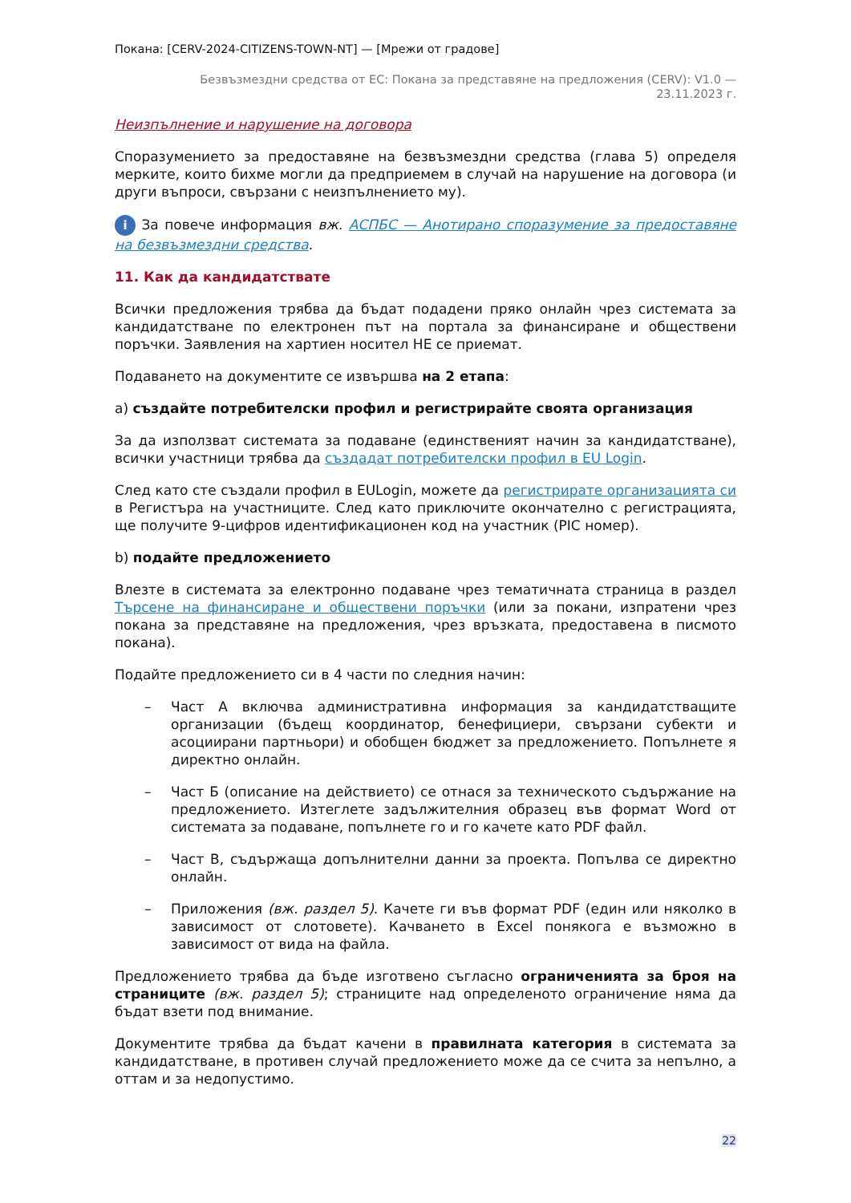Покана: [CERV-2024-CITIZENS-TOWN-NT] — [Мрежи от градове]
Безвъзмездни средства от ЕС: Покана за представяне на предложения (CERV): V1.0 —
23.11.2023 г.
Неизпълнение и нарушение на договора
Споразумението за предоставяне на безвъзмездни средства (глава 5) определя мерките, които бихме могли да предприемем в случай на нарушение на договора (и други въпроси, свързани с неизпълнението му).
i За повече информация вж. АСПБС — Анотирано споразумение за предоставяне на безвъзмездни средства.
11. Как да кандидатствате
Всички предложения трябва да бъдат подадени пряко онлайн чрез системата за кандидатстване по електронен път на портала за финансиране и обществени поръчки. Заявления на хартиен носител НЕ се приемат.
Подаването на документите се извършва на 2 етапа:
а) създайте потребителски профил и регистрирайте своята организация
За да използват системата за подаване (единственият начин за кандидатстване), всички участници трябва да създадат потребителски профил в EU Login.
След като сте създали профил в EULogin, можете да регистрирате организацията си в Регистъра на участниците. След като приключите окончателно с регистрацията, ще получите 9-цифров идентификационен код на участник (PIC номер).
b) подайте предложението
Влезте в системата за електронно подаване чрез тематичната страница в раздел Търсене на финансиране и обществени поръчки (или за покани, изпратени чрез покана за представяне на предложения, чрез връзката, предоставена в писмото покана).
Подайте предложението си в 4 части по следния начин:
– Част А включва административна информация за кандидатстващите организации (бъдещ координатор, бенефициери, свързани субекти и асоциирани партньори) и обобщен бюджет за предложението. Попълнете я директно онлайн.
– Част Б (описание на действието) се отнася за техническото съдържание на предложението. Изтеглете задължителния образец във формат Word от системата за подаване, попълнете го и го качете като PDF файл.
– Част В, съдържаща допълнителни данни за проекта. Попълва се директно онлайн.
– Приложения (вж. раздел 5). Качете ги във формат PDF (един или няколко в зависимост от слотовете). Качването в Excel понякога е възможно в зависимост от вида на файла.
Предложението трябва да бъде изготвено съгласно ограниченията за броя на страниците (вж. раздел 5); страниците над определеното ограничение няма да бъдат взети под внимание.
Документите трябва да бъдат качени в правилната категория в системата за кандидатстване, в противен случай предложението може да се счита за непълно, а оттам и за недопустимо.
22